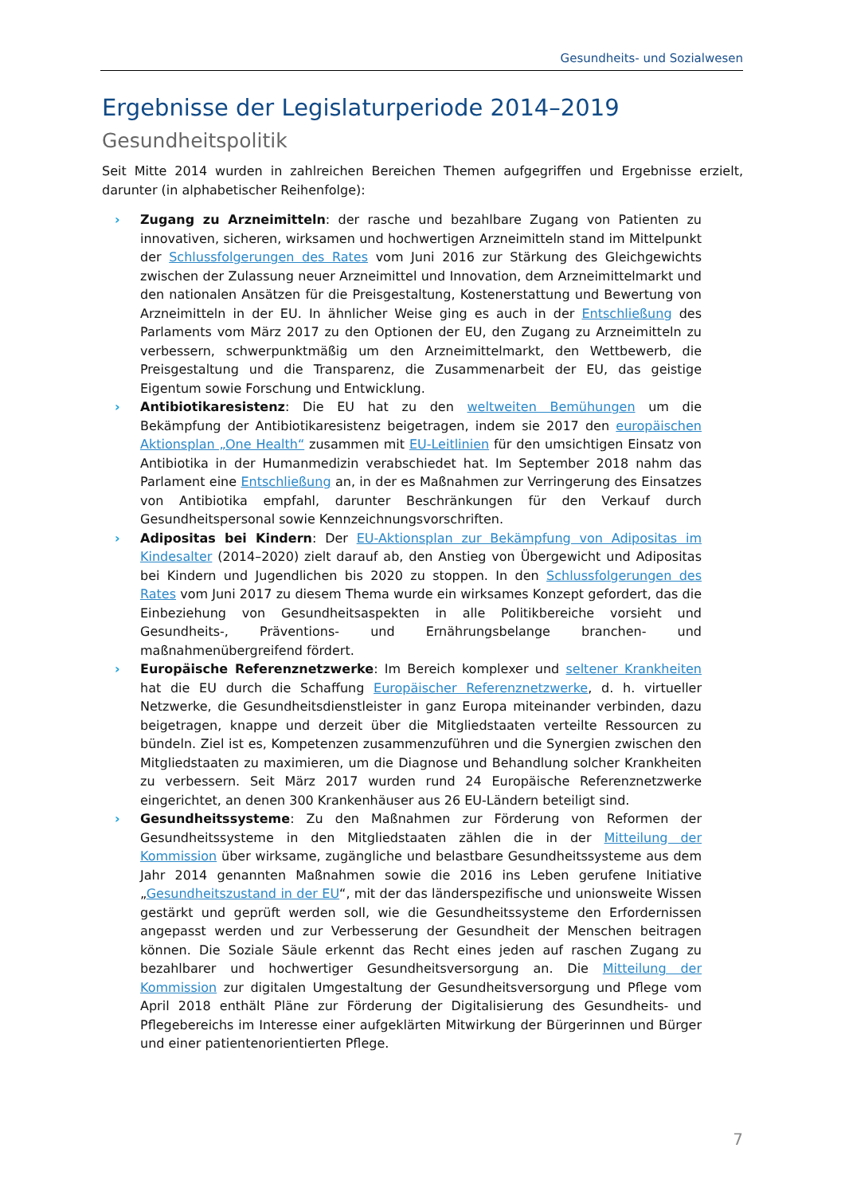Gesundheits- und Sozialwesen
Ergebnisse der Legislaturperiode 2014–2019
Gesundheitspolitik
Seit Mitte 2014 wurden in zahlreichen Bereichen Themen aufgegriffen und Ergebnisse erzielt, darunter (in alphabetischer Reihenfolge):
› Zugang zu Arzneimitteln: der rasche und bezahlbare Zugang von Patienten zu innovativen, sicheren, wirksamen und hochwertigen Arzneimitteln stand im Mittelpunkt der Schlussfolgerungen des Rates vom Juni 2016 zur Stärkung des Gleichgewichts zwischen der Zulassung neuer Arzneimittel und Innovation, dem Arzneimittelmarkt und den nationalen Ansätzen für die Preisgestaltung, Kostenerstattung und Bewertung von Arzneimitteln in der EU. In ähnlicher Weise ging es auch in der Entschließung des Parlaments vom März 2017 zu den Optionen der EU, den Zugang zu Arzneimitteln zu verbessern, schwerpunktmäßig um den Arzneimittelmarkt, den Wettbewerb, die Preisgestaltung und die Transparenz, die Zusammenarbeit der EU, das geistige Eigentum sowie Forschung und Entwicklung.
› Antibiotikaresistenz: Die EU hat zu den weltweiten Bemühungen um die Bekämpfung der Antibiotikaresistenz beigetragen, indem sie 2017 den europäischen Aktionsplan „One Health“ zusammen mit EU-Leitlinien für den umsichtigen Einsatz von Antibiotika in der Humanmedizin verabschiedet hat. Im September 2018 nahm das Parlament eine Entschließung an, in der es Maßnahmen zur Verringerung des Einsatzes von Antibiotika empfahl, darunter Beschränkungen für den Verkauf durch Gesundheitspersonal sowie Kennzeichnungsvorschriften.
› Adipositas bei Kindern: Der EU-Aktionsplan zur Bekämpfung von Adipositas im Kindesalter (2014–2020) zielt darauf ab, den Anstieg von Übergewicht und Adipositas bei Kindern und Jugendlichen bis 2020 zu stoppen. In den Schlussfolgerungen des Rates vom Juni 2017 zu diesem Thema wurde ein wirksames Konzept gefordert, das die Einbeziehung von Gesundheitsaspekten in alle Politikbereiche vorsieht und Gesundheits-, Präventions- und Ernährungsbelange branchen- und maßnahmenübergreifend fördert.
› Europäische Referenznetzwerke: Im Bereich komplexer und seltener Krankheiten hat die EU durch die Schaffung Europäischer Referenznetzwerke, d. h. virtueller Netzwerke, die Gesundheitsdienstleister in ganz Europa miteinander verbinden, dazu beigetragen, knappe und derzeit über die Mitgliedstaaten verteilte Ressourcen zu bündeln. Ziel ist es, Kompetenzen zusammenzuführen und die Synergien zwischen den Mitgliedstaaten zu maximieren, um die Diagnose und Behandlung solcher Krankheiten zu verbessern. Seit März 2017 wurden rund 24 Europäische Referenznetzwerke eingerichtet, an denen 300 Krankenhäuser aus 26 EU-Ländern beteiligt sind.
› Gesundheitssysteme: Zu den Maßnahmen zur Förderung von Reformen der Gesundheitssysteme in den Mitgliedstaaten zählen die in der Mitteilung der Kommission über wirksame, zugängliche und belastbare Gesundheitssysteme aus dem Jahr 2014 genannten Maßnahmen sowie die 2016 ins Leben gerufene Initiative „Gesundheitszustand in der EU“, mit der das länderspezifische und unionsweite Wissen gestärkt und geprüft werden soll, wie die Gesundheitssysteme den Erfordernissen angepasst werden und zur Verbesserung der Gesundheit der Menschen beitragen können. Die Soziale Säule erkennt das Recht eines jeden auf raschen Zugang zu bezahlbarer und hochwertiger Gesundheitsversorgung an. Die Mitteilung der Kommission zur digitalen Umgestaltung der Gesundheitsversorgung und Pflege vom April 2018 enthält Pläne zur Förderung der Digitalisierung des Gesundheits- und Pflegebereichs im Interesse einer aufgeklärten Mitwirkung der Bürgerinnen und Bürger und einer patientenorientierten Pflege.
7